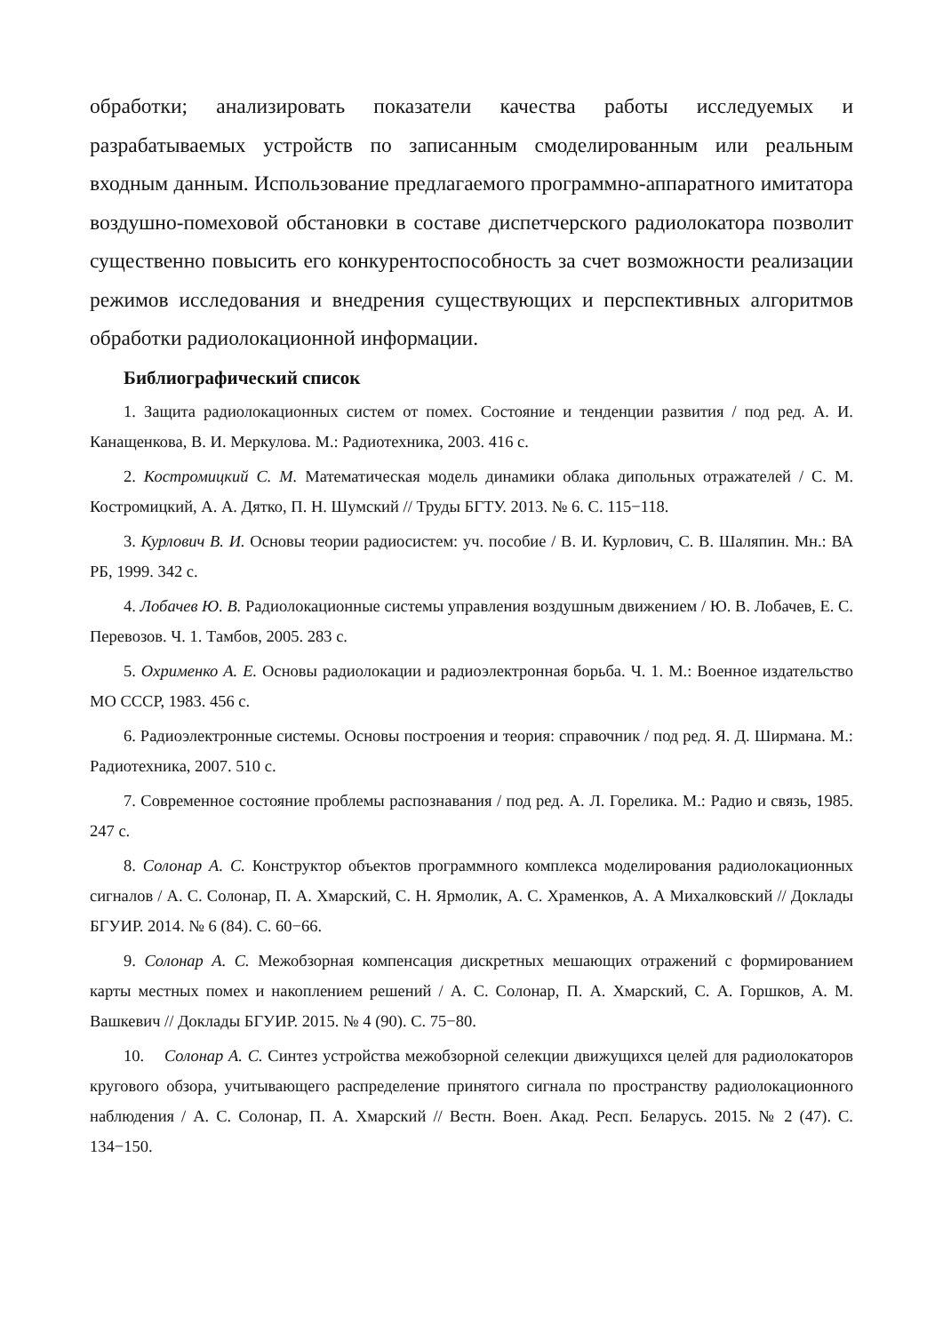обработки; анализировать показатели качества работы исследуемых и разрабатываемых устройств по записанным смоделированным или реальным входным данным. Использование предлагаемого программно-аппаратного имитатора воздушно-помеховой обстановки в составе диспетчерского радиолокатора позволит существенно повысить его конкурентоспособность за счет возможности реализации режимов исследования и внедрения существующих и перспективных алгоритмов обработки радиолокационной информации.
Библиографический список
1. Защита радиолокационных систем от помех. Состояние и тенденции развития / под ред. А. И. Канащенкова, В. И. Меркулова. М.: Радиотехника, 2003. 416 с.
2. Костромицкий С. М. Математическая модель динамики облака дипольных отражателей / С. М. Костромицкий, А. А. Дятко, П. Н. Шумский // Труды БГТУ. 2013. № 6. С. 115−118.
3. Курлович В. И. Основы теории радиосистем: уч. пособие / В. И. Курлович, С. В. Шаляпин. Мн.: ВА РБ, 1999. 342 с.
4. Лобачев Ю. В. Радиолокационные системы управления воздушным движением / Ю. В. Лобачев, Е. С. Перевозов. Ч. 1. Тамбов, 2005. 283 с.
5. Охрименко А. Е. Основы радиолокации и радиоэлектронная борьба. Ч. 1. М.: Военное издательство МО СССР, 1983. 456 с.
6. Радиоэлектронные системы. Основы построения и теория: справочник / под ред. Я. Д. Ширмана. М.: Радиотехника, 2007. 510 с.
7. Современное состояние проблемы распознавания / под ред. А. Л. Горелика. М.: Радио и связь, 1985. 247 с.
8. Солонар А. С. Конструктор объектов программного комплекса моделирования радиолокационных сигналов / А. С. Солонар, П. А. Хмарский, С. Н. Ярмолик, А. С. Храменков, А. А Михалковский // Доклады БГУИР. 2014. № 6 (84). С. 60−66.
9. Солонар А. С. Межобзорная компенсация дискретных мешающих отражений с формированием карты местных помех и накоплением решений / А. С. Солонар, П. А. Хмарский, С. А. Горшков, А. М. Вашкевич // Доклады БГУИР. 2015. № 4 (90). С. 75−80.
10. Солонар А. С. Синтез устройства межобзорной селекции движущихся целей для радиолокаторов кругового обзора, учитывающего распределение принятого сигнала по пространству радиолокационного наблюдения / А. С. Солонар, П. А. Хмарский // Вестн. Воен. Акад. Респ. Беларусь. 2015. № 2 (47). С. 134−150.